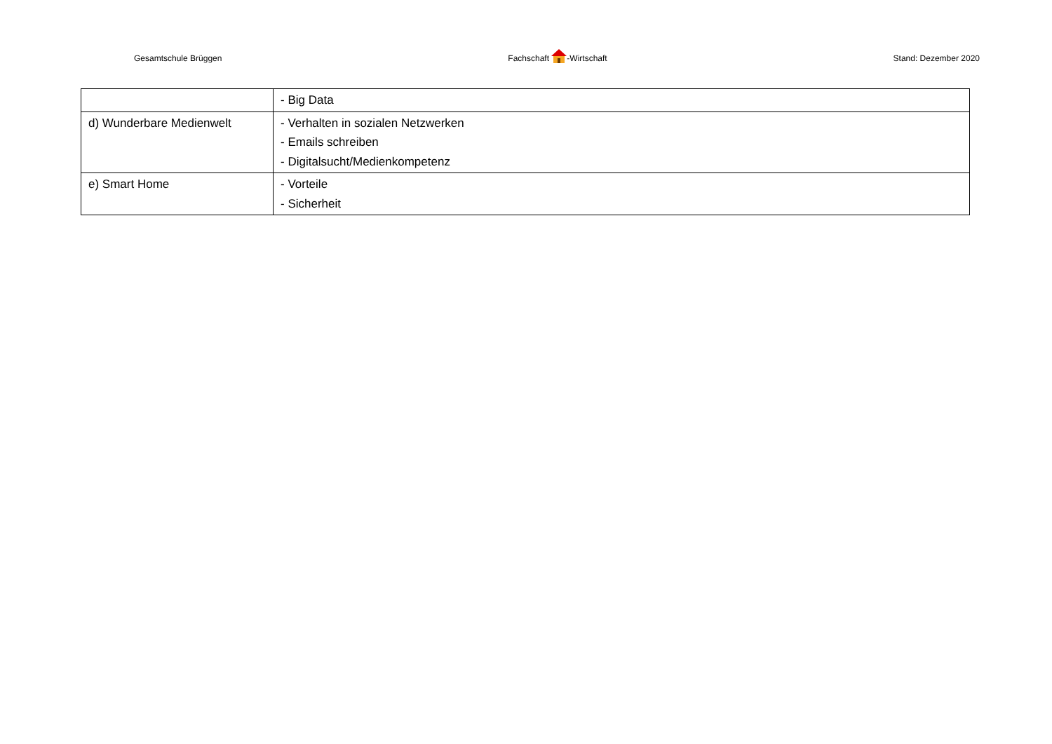Gesamtschule Brüggen Fachschaft -Wirtschaft Stand: Dezember 2020
| | - Big Data |
| d) Wunderbare Medienwelt | - Verhalten in sozialen Netzwerken - Emails schreiben - Digitalsucht/Medienkompetenz |
| e) Smart Home | - Vorteile - Sicherheit |